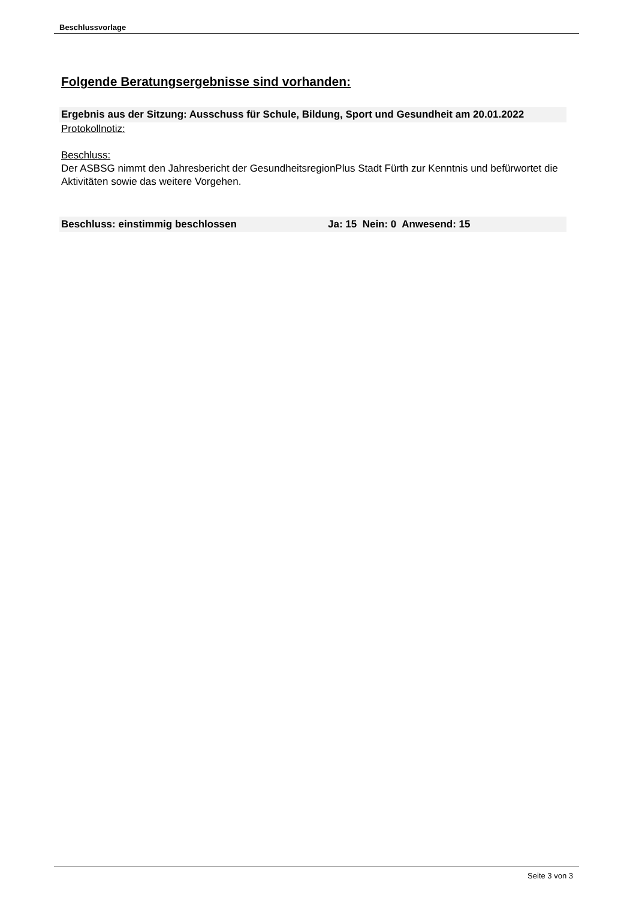Beschlussvorlage
Folgende Beratungsergebnisse sind vorhanden:
Ergebnis aus der Sitzung: Ausschuss für Schule, Bildung, Sport und Gesundheit am 20.01.2022
Protokollnotiz:
Beschluss:
Der ASBSG nimmt den Jahresbericht der GesundheitsregionPlus Stadt Fürth zur Kenntnis und befürwortet die Aktivitäten sowie das weitere Vorgehen.
Beschluss: einstimmig beschlossen Ja: 15 Nein: 0 Anwesend: 15
Seite 3 von 3